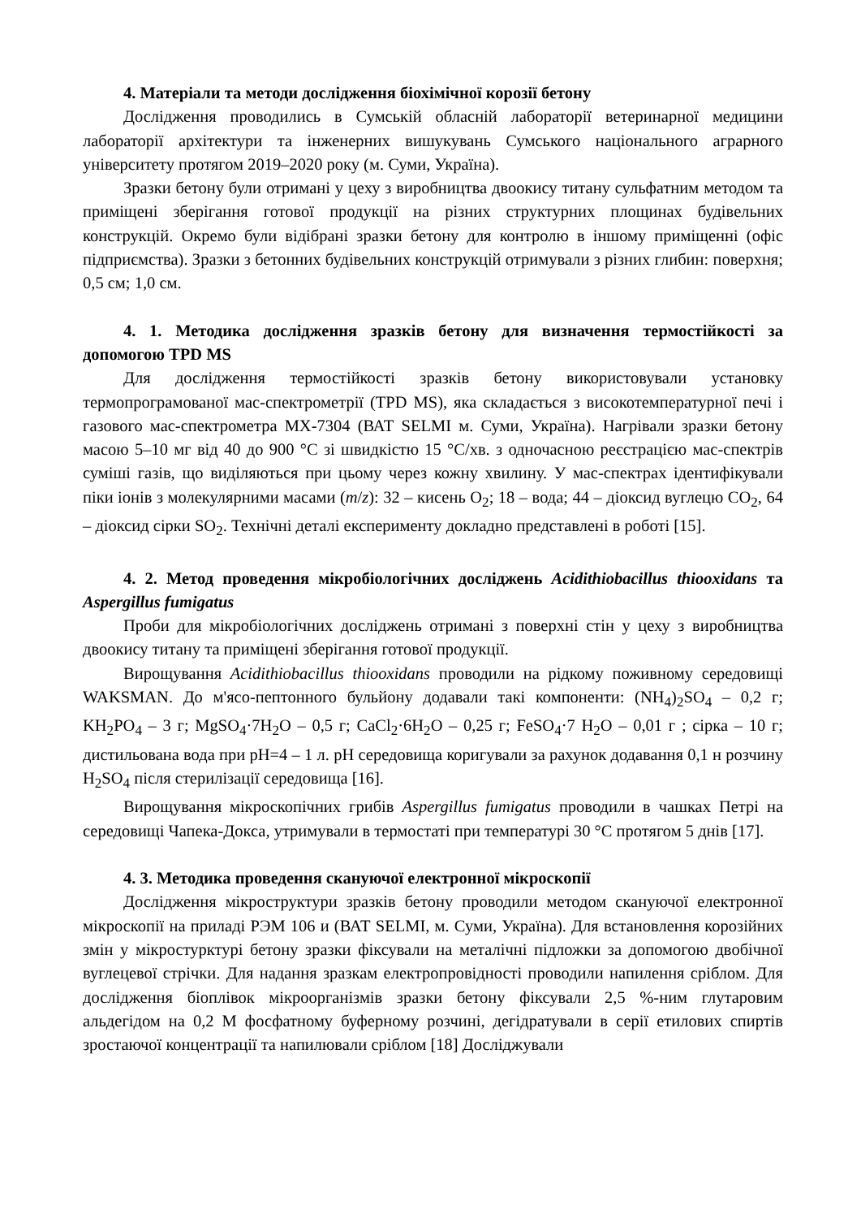4. Матеріали та методи дослідження біохімічної корозії бетону
Дослідження проводились в Сумській обласній лабораторії ветеринарної медицини лабораторії архітектури та інженерних вишукувань Сумського національного аграрного університету протягом 2019–2020 року (м. Суми, Україна).
Зразки бетону були отримані у цеху з виробництва двоокису титану сульфатним методом та приміщені зберігання готової продукції на різних структурних площинах будівельних конструкцій. Окремо були відібрані зразки бетону для контролю в іншому приміщенні (офіс підприємства). Зразки з бетонних будівельних конструкцій отримували з різних глибин: поверхня; 0,5 см; 1,0 см.
4. 1. Методика дослідження зразків бетону для визначення термостійкості за допомогою TPD MS
Для дослідження термостійкості зразків бетону використовували установку термопрограмованої мас-спектрометрії (TPD MS), яка складається з високотемпературної печі і газового мас-спектрометра MX-7304 (ВАТ SELMI м. Суми, Україна). Нагрівали зразки бетону масою 5–10 мг від 40 до 900 °С зі швидкістю 15 °С/хв. з одночасною реєстрацією мас-спектрів суміші газів, що виділяються при цьому через кожну хвилину. У мас-спектрах ідентифікували піки іонів з молекулярними масами (m/z): 32 – кисень O<sub>2</sub>; 18 – вода; 44 – діоксид вуглецю CO<sub>2</sub>, 64 – діоксид сірки SO<sub>2</sub>. Технічні деталі експерименту докладно представлені в роботі [15].
4. 2. Метод проведення мікробіологічних досліджень Acidithiobacillus thiooxidans та Aspergillus fumigatus
Проби для мікробіологічних досліджень отримані з поверхні стін у цеху з виробництва двоокису титану та приміщені зберігання готової продукції.
Вирощування Acidithiobacillus thiooxidans проводили на рідкому поживному середовищі WAKSMAN. До м'ясо-пептонного бульйону додавали такі компоненти: (NH<sub>4</sub>)<sub>2</sub>SO<sub>4</sub> – 0,2 г; KH<sub>2</sub>PO<sub>4</sub> – 3 г; MgSO<sub>4</sub>·7H<sub>2</sub>O – 0,5 г; CaCl<sub>2</sub>·6H<sub>2</sub>O – 0,25 г; FeSO<sub>4</sub>·7 H<sub>2</sub>O – 0,01 г ; сірка – 10 г; дистильована вода при pH=4 – 1 л. pH середовища коригували за рахунок додавання 0,1 н розчину H<sub>2</sub>SO<sub>4</sub> після стерилізації середовища [16].
Вирощування мікроскопічних грибів Aspergillus fumigatus проводили в чашках Петрі на середовищі Чапека-Докса, утримували в термостаті при температурі 30 °С протягом 5 днів [17].
4. 3. Методика проведення скануючої електронної мікроскопії
Дослідження мікроструктури зразків бетону проводили методом скануючої електронної мікроскопії на приладі РЭМ 106 и (ВАТ SELMI, м. Суми, Україна). Для встановлення корозійних змін у мікростурктурі бетону зразки фіксували на металічні підложки за допомогою двобічної вуглецевої стрічки. Для надання зразкам електропровідності проводили напилення сріблом. Для дослідження біоплівок мікроорганізмів зразки бетону фіксували 2,5 %-ним глутаровим альдегідом на 0,2 М фосфатному буферному розчині, дегідратували в серії етилових спиртів зростаючої концентрації та напилювали сріблом [18] Досліджували